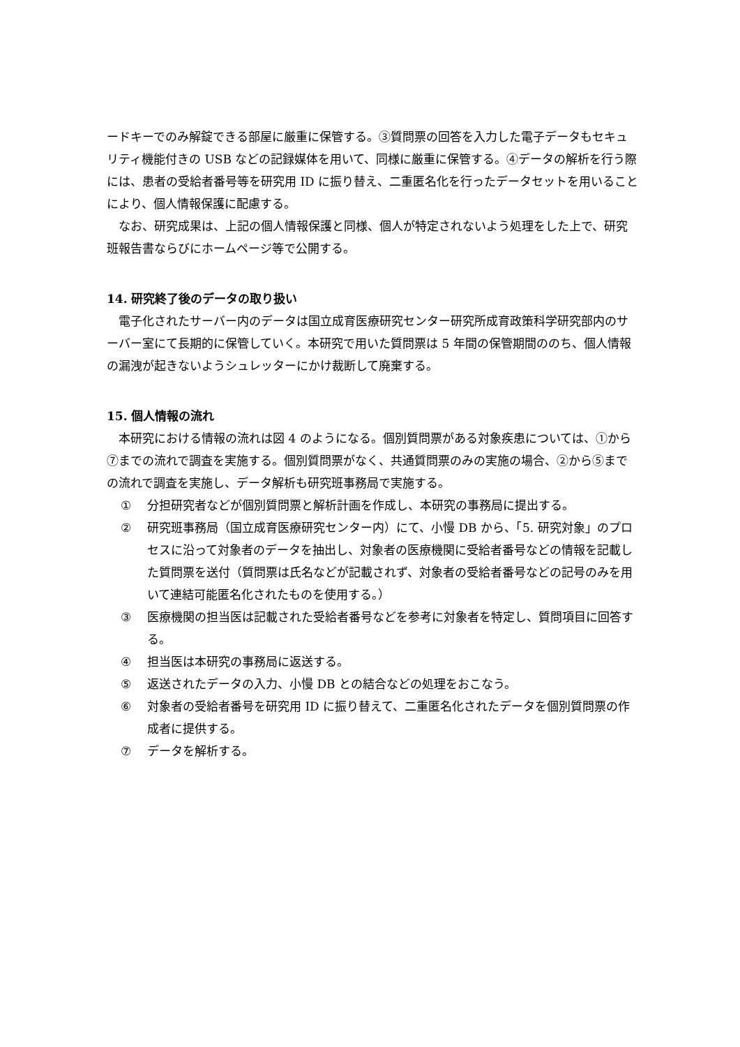ードキーでのみ解錠できる部屋に厳重に保管する。③質問票の回答を入力した電子データもセキュリティ機能付きの USB などの記録媒体を用いて、同様に厳重に保管する。④データの解析を行う際には、患者の受給者番号等を研究用 ID に振り替え、二重匿名化を行ったデータセットを用いることにより、個人情報保護に配慮する。
なお、研究成果は、上記の個人情報保護と同様、個人が特定されないよう処理をした上で、研究班報告書ならびにホームページ等で公開する。
14. 研究終了後のデータの取り扱い
電子化されたサーバー内のデータは国立成育医療研究センター研究所成育政策科学研究部内のサーバー室にて長期的に保管していく。本研究で用いた質問票は 5 年間の保管期間ののち、個人情報の漏洩が起きないようシュレッターにかけ裁断して廃棄する。
15. 個人情報の流れ
本研究における情報の流れは図 4 のようになる。個別質問票がある対象疾患については、①から⑦までの流れで調査を実施する。個別質問票がなく、共通質問票のみの実施の場合、②から⑤までの流れで調査を実施し、データ解析も研究班事務局で実施する。
① 分担研究者などが個別質問票と解析計画を作成し、本研究の事務局に提出する。
② 研究班事務局（国立成育医療研究センター内）にて、小慢 DB から、「5. 研究対象」のプロセスに沿って対象者のデータを抽出し、対象者の医療機関に受給者番号などの情報を記載した質問票を送付（質問票は氏名などが記載されず、対象者の受給者番号などの記号のみを用いて連結可能匿名化されたものを使用する。）
③ 医療機関の担当医は記載された受給者番号などを参考に対象者を特定し、質問項目に回答する。
④ 担当医は本研究の事務局に返送する。
⑤ 返送されたデータの入力、小慢 DB との結合などの処理をおこなう。
⑥ 対象者の受給者番号を研究用 ID に振り替えて、二重匿名化されたデータを個別質問票の作成者に提供する。
⑦ データを解析する。